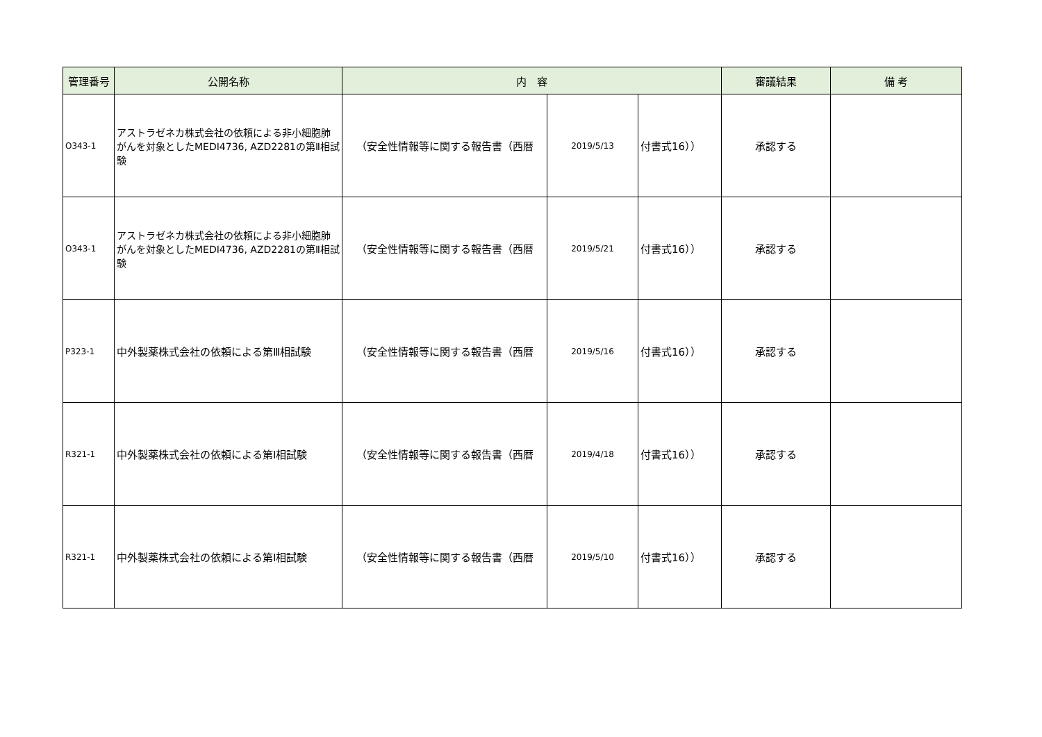| 管理番号 | 公開名称 | 内 容 | | | 審議結果 | 備 考 |
| --- | --- | --- | --- | --- | --- | --- |
| O343-1 | アストラゼネカ株式会社の依頼による非小細胞肺がんを対象としたMEDI4736, AZD2281の第Ⅱ相試験 | （安全性情報等に関する報告書（西暦 | 2019/5/13 | 付書式16）） | 承認する | |
| O343-1 | アストラゼネカ株式会社の依頼による非小細胞肺がんを対象としたMEDI4736, AZD2281の第Ⅱ相試験 | （安全性情報等に関する報告書（西暦 | 2019/5/21 | 付書式16）） | 承認する | |
| P323-1 | 中外製薬株式会社の依頼による第Ⅲ相試験 | （安全性情報等に関する報告書（西暦 | 2019/5/16 | 付書式16）） | 承認する | |
| R321-1 | 中外製薬株式会社の依頼による第Ⅰ相試験 | （安全性情報等に関する報告書（西暦 | 2019/4/18 | 付書式16）） | 承認する | |
| R321-1 | 中外製薬株式会社の依頼による第Ⅰ相試験 | （安全性情報等に関する報告書（西暦 | 2019/5/10 | 付書式16）） | 承認する | |